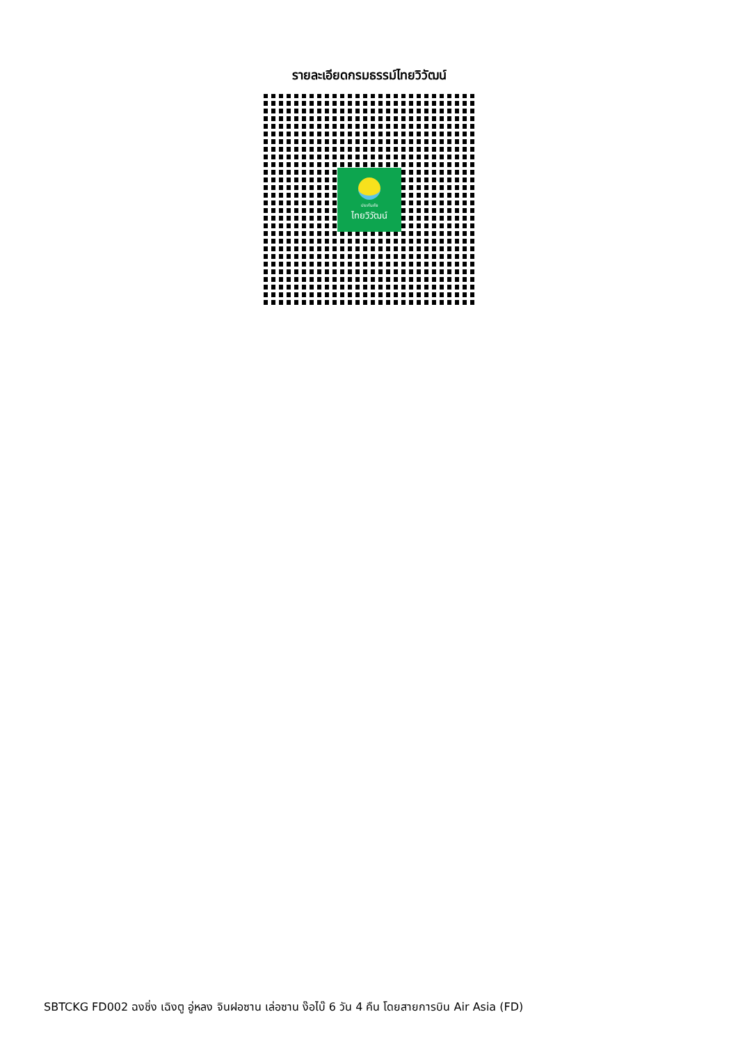รายละเอียดกรมธรรม์ไทยวิวัฒน์
ประกันภัย
ไทยวิวัฒน์
SBTCKG FD002 ฉงชิ่ง เฉิงตู อู่หลง จินฝอซาน เล่อซาน ง๊อไบ๊ 6 วัน 4 คืน โดยสายการบิน Air Asia (FD)